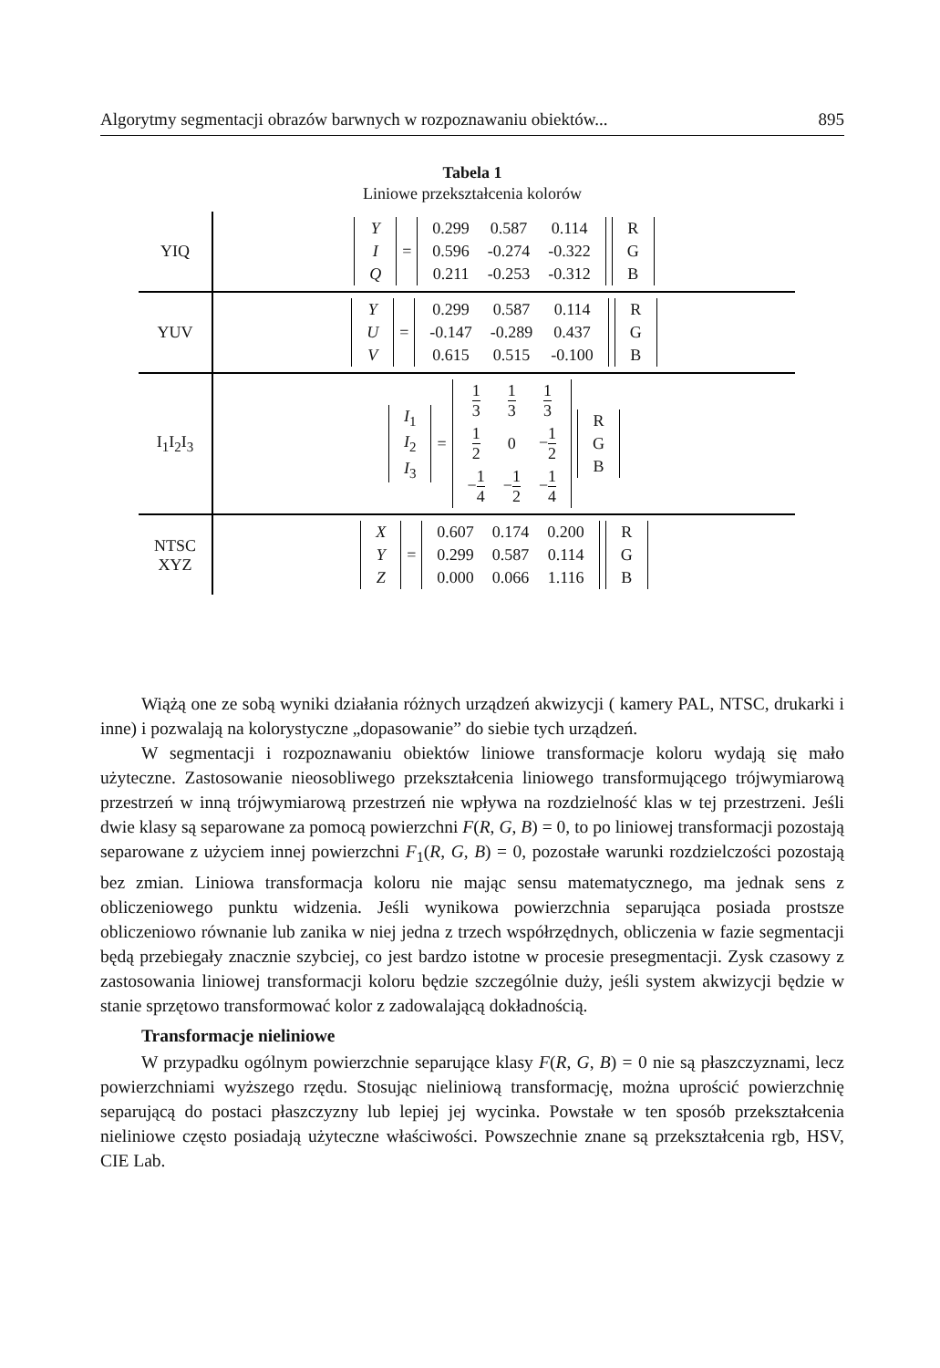Algorytmy segmentacji obrazów barwnych w rozpoznawaniu obiektów... 895
Tabela 1
Liniowe przekształcenia kolorów
| YIQ | / Y / / I / / Q / = / 0.299 / 0.587 / 0.114 / / 0.596 / -0.274 / -0.322 / / 0.211 / -0.253 / -0.312 / / R / / G / / B / |
| YUV | / Y / / U / / V / = / 0.299 / 0.587 / 0.114 / / -0.147 / -0.289 / 0.437 / / 0.615 / 0.515 / -0.100 / / R / / G / / B / |
| I<sub>1</sub>I<sub>2</sub>I<sub>3</sub> | / I<sub>1</sub> / / I<sub>2</sub> / / I<sub>3</sub> / = / 1 3 / 1 3 / 1 3 / / 1 2 / 0 / − 1 2 / / − 1 4 / − 1 2 / − 1 4 / / R / / G / / B / |
| NTSC XYZ | / X / / Y / / Z / = / 0.607 / 0.174 / 0.200 / / 0.299 / 0.587 / 0.114 / / 0.000 / 0.066 / 1.116 / / R / / G / / B / |
Wiążą one ze sobą wyniki działania różnych urządzeń akwizycji ( kamery PAL, NTSC, drukarki i inne) i pozwalają na kolorystyczne „dopasowanie” do siebie tych urządzeń.
W segmentacji i rozpoznawaniu obiektów liniowe transformacje koloru wydają się mało użyteczne. Zastosowanie nieosobliwego przekształcenia liniowego transformującego trójwymiarową przestrzeń w inną trójwymiarową przestrzeń nie wpływa na rozdzielność klas w tej przestrzeni. Jeśli dwie klasy są separowane za pomocą powierzchni F(R, G, B) = 0, to po liniowej transformacji pozostają separowane z użyciem innej powierzchni F<sub>1</sub>(R, G, B) = 0, pozostałe warunki rozdzielczości pozostają bez zmian. Liniowa transformacja koloru nie mając sensu matematycznego, ma jednak sens z obliczeniowego punktu widzenia. Jeśli wynikowa powierzchnia separująca posiada prostsze obliczeniowo równanie lub zanika w niej jedna z trzech współrzędnych, obliczenia w fazie segmentacji będą przebiegały znacznie szybciej, co jest bardzo istotne w procesie presegmentacji. Zysk czasowy z zastosowania liniowej transformacji koloru będzie szczególnie duży, jeśli system akwizycji będzie w stanie sprzętowo transformować kolor z zadowalającą dokładnością.
Transformacje nieliniowe
W przypadku ogólnym powierzchnie separujące klasy F(R, G, B) = 0 nie są płaszczyznami, lecz powierzchniami wyższego rzędu. Stosując nieliniową transformację, można uprościć powierzchnię separującą do postaci płaszczyzny lub lepiej jej wycinka. Powstałe w ten sposób przekształcenia nieliniowe często posiadają użyteczne właściwości. Powszechnie znane są przekształcenia rgb, HSV, CIE Lab.